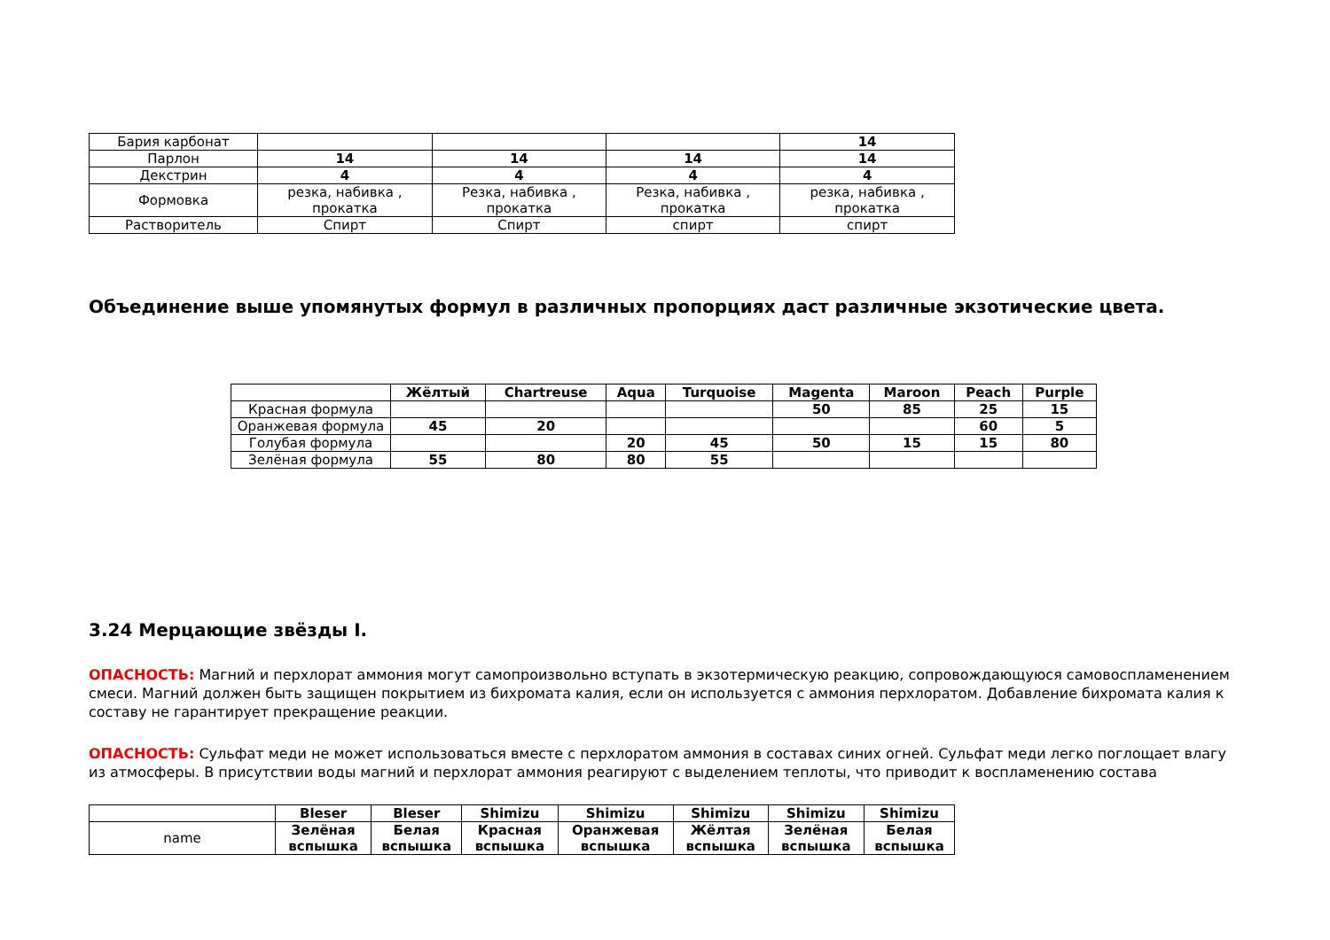| Бария карбонат | | | | 14 |
| Парлон | 14 | 14 | 14 | 14 |
| Декстрин | 4 | 4 | 4 | 4 |
| Формовка | резка, набивка , прокатка | Резка, набивка , прокатка | Резка, набивка , прокатка | резка, набивка , прокатка |
| Растворитель | Спирт | Спирт | спирт | спирт |
Объединение выше упомянутых формул в различных пропорциях даст различные экзотические цвета.
| | Жёлтый | Chartreuse | Aqua | Turquoise | Magenta | Maroon | Peach | Purple |
| Красная формула | | | | | 50 | 85 | 25 | 15 |
| Оранжевая формула | 45 | 20 | | | | | 60 | 5 |
| Голубая формула | | | 20 | 45 | 50 | 15 | 15 | 80 |
| Зелёная формула | 55 | 80 | 80 | 55 | | | | |
3.24 Мерцающие звёзды I.
ОПАСНОСТЬ: Магний и перхлорат аммония могут самопроизвольно вступать в экзотермическую реакцию, сопровождающуюся самовоспламенением смеси. Магний должен быть защищен покрытием из бихромата калия, если он используется с аммония перхлоратом. Добавление бихромата калия к составу не гарантирует прекращение реакции.
ОПАСНОСТЬ: Сульфат меди не может использоваться вместе с перхлоратом аммония в составах синих огней. Сульфат меди легко поглощает влагу из атмосферы. В присутствии воды магний и перхлорат аммония реагируют с выделением теплоты, что приводит к воспламенению состава
| | Bleser | Bleser | Shimizu | Shimizu | Shimizu | Shimizu | Shimizu |
| name | Зелёная вспышка | Белая вспышка | Красная вспышка | Оранжевая вспышка | Жёлтая вспышка | Зелёная вспышка | Белая вспышка |